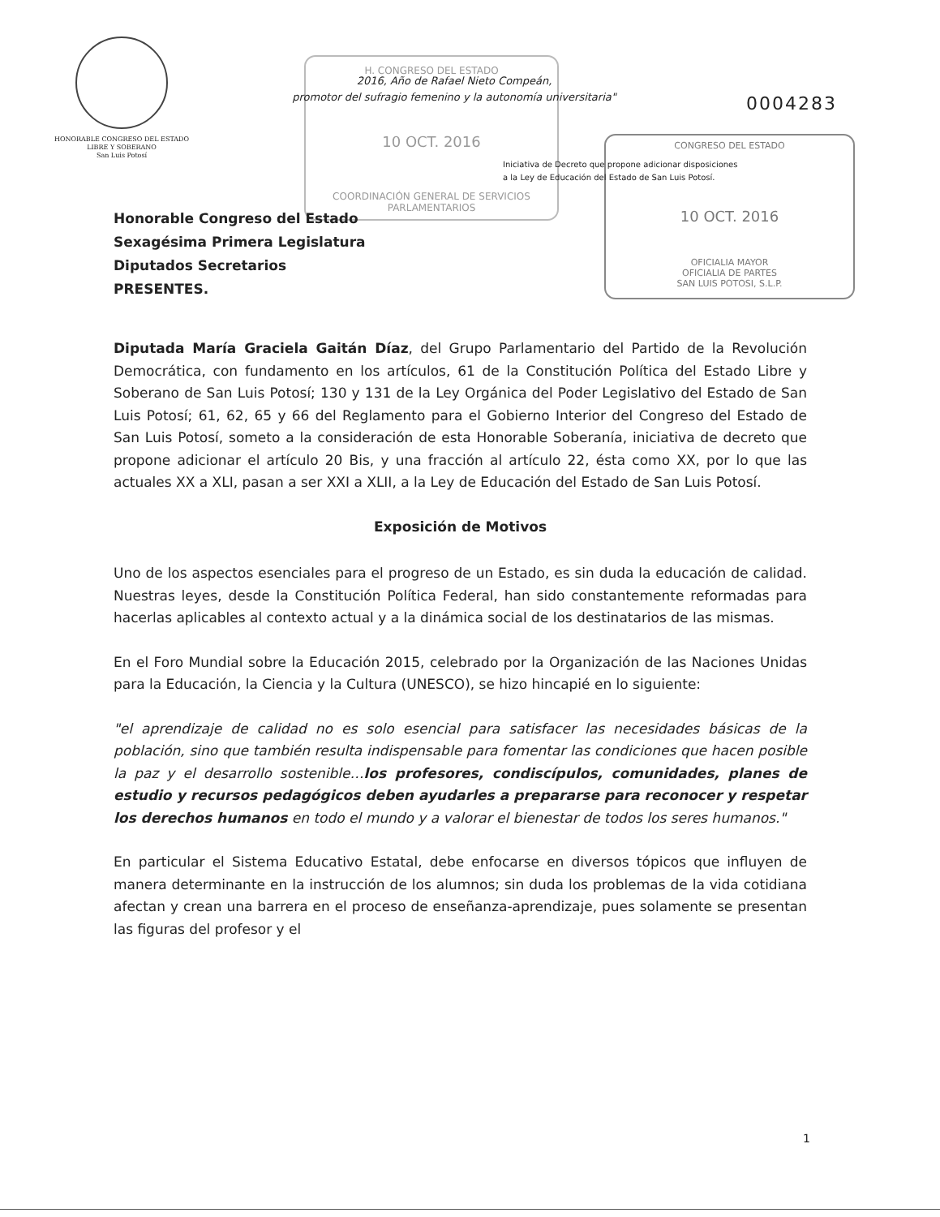H. CONGRESO DEL ESTADO
10 OCT. 2016
COORDINACIÓN GENERAL DE SERVICIOS PARLAMENTARIOS
CONGRESO DEL ESTADO
10 OCT. 2016
OFICIALIA MAYOR
OFICIALIA DE PARTES
SAN LUIS POTOSI, S.L.P.
HONORABLE CONGRESO DEL ESTADO
LIBRE Y SOBERANO
San Luis Potosí
2016, Año de Rafael Nieto Compeán,
promotor del sufragio femenino y la autonomía universitaria"
0004283
Iniciativa de Decreto que propone adicionar disposiciones
a la Ley de Educación del Estado de San Luis Potosí.
Honorable Congreso del Estado
Sexagésima Primera Legislatura
Diputados Secretarios
PRESENTES.
Diputada María Graciela Gaitán Díaz, del Grupo Parlamentario del Partido de la Revolución Democrática, con fundamento en los artículos, 61 de la Constitución Política del Estado Libre y Soberano de San Luis Potosí; 130 y 131 de la Ley Orgánica del Poder Legislativo del Estado de San Luis Potosí; 61, 62, 65 y 66 del Reglamento para el Gobierno Interior del Congreso del Estado de San Luis Potosí, someto a la consideración de esta Honorable Soberanía, iniciativa de decreto que propone adicionar el artículo 20 Bis, y una fracción al artículo 22, ésta como XX, por lo que las actuales XX a XLI, pasan a ser XXI a XLII, a la Ley de Educación del Estado de San Luis Potosí.
Exposición de Motivos
Uno de los aspectos esenciales para el progreso de un Estado, es sin duda la educación de calidad. Nuestras leyes, desde la Constitución Política Federal, han sido constantemente reformadas para hacerlas aplicables al contexto actual y a la dinámica social de los destinatarios de las mismas.
En el Foro Mundial sobre la Educación 2015, celebrado por la Organización de las Naciones Unidas para la Educación, la Ciencia y la Cultura (UNESCO), se hizo hincapié en lo siguiente:
"el aprendizaje de calidad no es solo esencial para satisfacer las necesidades básicas de la población, sino que también resulta indispensable para fomentar las condiciones que hacen posible la paz y el desarrollo sostenible…los profesores, condiscípulos, comunidades, planes de estudio y recursos pedagógicos deben ayudarles a prepararse para reconocer y respetar los derechos humanos en todo el mundo y a valorar el bienestar de todos los seres humanos."
En particular el Sistema Educativo Estatal, debe enfocarse en diversos tópicos que influyen de manera determinante en la instrucción de los alumnos; sin duda los problemas de la vida cotidiana afectan y crean una barrera en el proceso de enseñanza-aprendizaje, pues solamente se presentan las figuras del profesor y el
1